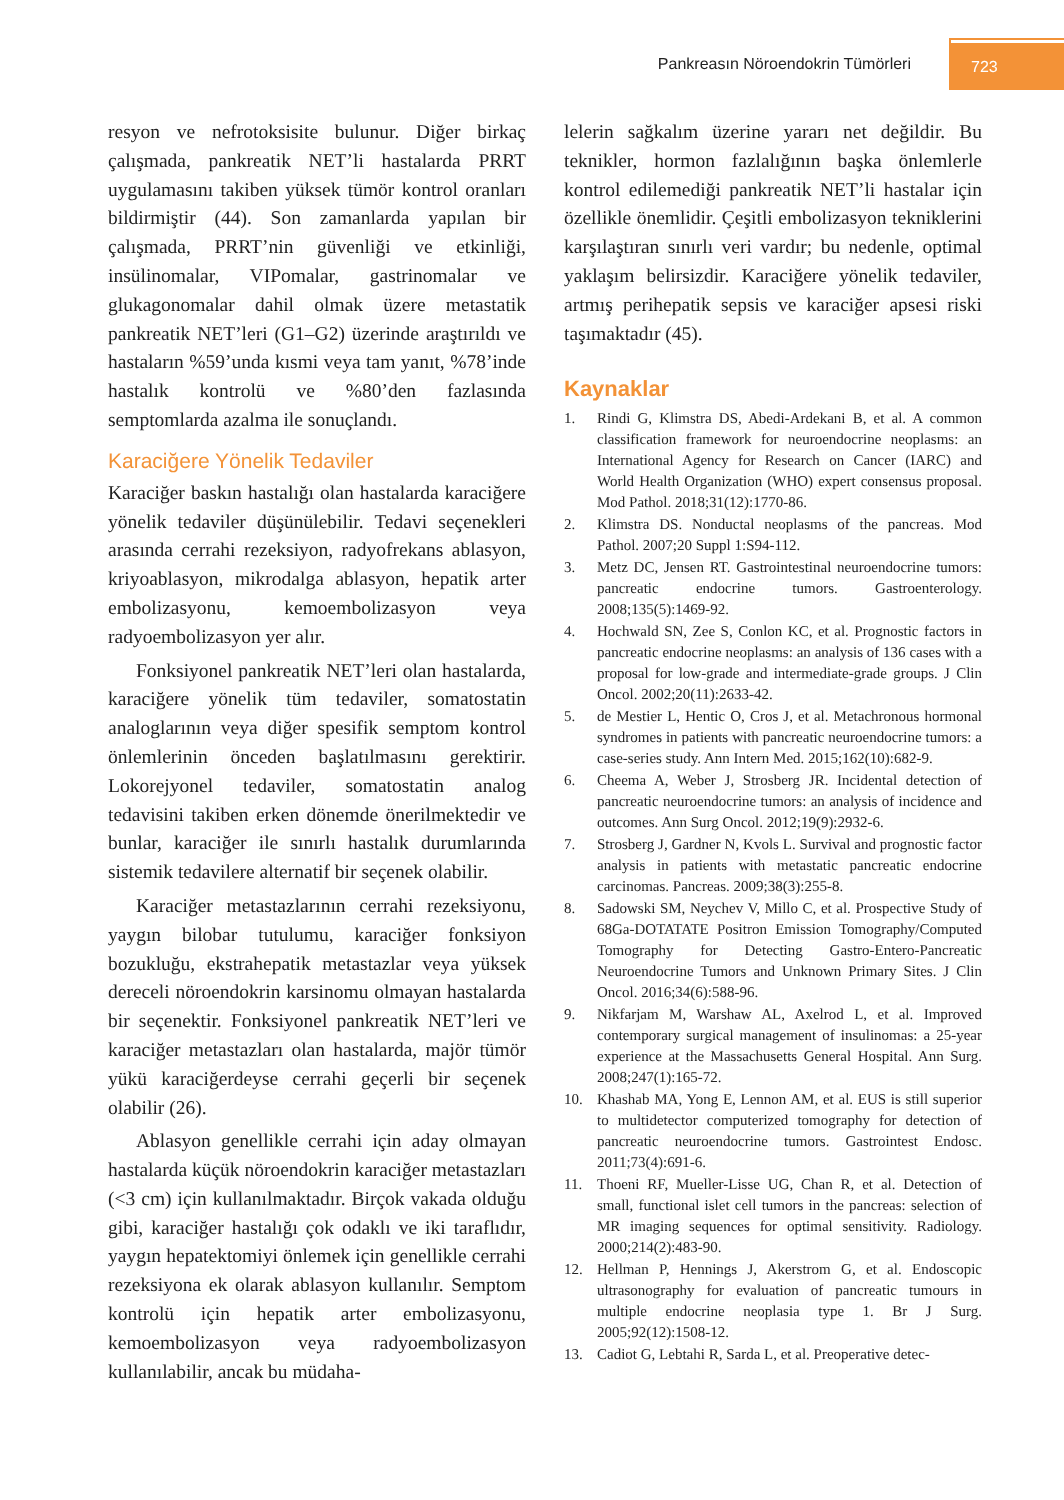Pankreasın Nöroendokrin Tümörleri 723
resyon ve nefrotoksisite bulunur. Diğer birkaç çalışmada, pankreatik NET’li hastalarda PRRT uygulamasını takiben yüksek tümör kontrol oranları bildirmiştir (44). Son zamanlarda yapılan bir çalışmada, PRRT’nin güvenliği ve etkinliği, insülinomalar, VIPomalar, gastrinomalar ve glukagonomalar dahil olmak üzere metastatik pankreatik NET’leri (G1–G2) üzerinde araştırıldı ve hastaların %59’unda kısmi veya tam yanıt, %78’inde hastalık kontrolü ve %80’den fazlasında semptomlarda azalma ile sonuçlandı.
Karaciğere Yönelik Tedaviler
Karaciğer baskın hastalığı olan hastalarda karaciğere yönelik tedaviler düşünülebilir. Tedavi seçenekleri arasında cerrahi rezeksiyon, radyofrekans ablasyon, kriyoablasyon, mikrodalga ablasyon, hepatik arter embolizasyonu, kemoembolizasyon veya radyoembolizasyon yer alır.
Fonksiyonel pankreatik NET’leri olan hastalarda, karaciğere yönelik tüm tedaviler, somatostatin analoglarının veya diğer spesifik semptom kontrol önlemlerinin önceden başlatılmasını gerektirir. Lokorejyonel tedaviler, somatostatin analog tedavisini takiben erken dönemde önerilmektedir ve bunlar, karaciğer ile sınırlı hastalık durumlarında sistemik tedavilere alternatif bir seçenek olabilir.
Karaciğer metastazlarının cerrahi rezeksiyonu, yaygın bilobar tutulumu, karaciğer fonksiyon bozukluğu, ekstrahepatik metastazlar veya yüksek dereceli nöroendokrin karsinomu olmayan hastalarda bir seçenektir. Fonksiyonel pankreatik NET’leri ve karaciğer metastazları olan hastalarda, majör tümör yükü karaciğerdeyse cerrahi geçerli bir seçenek olabilir (26).
Ablasyon genellikle cerrahi için aday olmayan hastalarda küçük nöroendokrin karaciğer metastazları (<3 cm) için kullanılmaktadır. Birçok vakada olduğu gibi, karaciğer hastalığı çok odaklı ve iki taraflıdır, yaygın hepatektomiyi önlemek için genellikle cerrahi rezeksiyona ek olarak ablasyon kullanılır. Semptom kontrolü için hepatik arter embolizasyonu, kemoembolizasyon veya radyoembolizasyon kullanılabilir, ancak bu müdaha-
lelerin sağkalım üzerine yararı net değildir. Bu teknikler, hormon fazlalığının başka önlemlerle kontrol edilemediği pankreatik NET’li hastalar için özellikle önemlidir. Çeşitli embolizasyon tekniklerini karşılaştıran sınırlı veri vardır; bu nedenle, optimal yaklaşım belirsizdir. Karaciğere yönelik tedaviler, artmış perihepatik sepsis ve karaciğer apsesi riski taşımaktadır (45).
Kaynaklar
1. Rindi G, Klimstra DS, Abedi-Ardekani B, et al. A common classification framework for neuroendocrine neoplasms: an International Agency for Research on Cancer (IARC) and World Health Organization (WHO) expert consensus proposal. Mod Pathol. 2018;31(12):1770-86.
2. Klimstra DS. Nonductal neoplasms of the pancreas. Mod Pathol. 2007;20 Suppl 1:S94-112.
3. Metz DC, Jensen RT. Gastrointestinal neuroendocrine tumors: pancreatic endocrine tumors. Gastroenterology. 2008;135(5):1469-92.
4. Hochwald SN, Zee S, Conlon KC, et al. Prognostic factors in pancreatic endocrine neoplasms: an analysis of 136 cases with a proposal for low-grade and intermediate-grade groups. J Clin Oncol. 2002;20(11):2633-42.
5. de Mestier L, Hentic O, Cros J, et al. Metachronous hormonal syndromes in patients with pancreatic neuroendocrine tumors: a case-series study. Ann Intern Med. 2015;162(10):682-9.
6. Cheema A, Weber J, Strosberg JR. Incidental detection of pancreatic neuroendocrine tumors: an analysis of incidence and outcomes. Ann Surg Oncol. 2012;19(9):2932-6.
7. Strosberg J, Gardner N, Kvols L. Survival and prognostic factor analysis in patients with metastatic pancreatic endocrine carcinomas. Pancreas. 2009;38(3):255-8.
8. Sadowski SM, Neychev V, Millo C, et al. Prospective Study of 68Ga-DOTATATE Positron Emission Tomography/Computed Tomography for Detecting Gastro-Entero-Pancreatic Neuroendocrine Tumors and Unknown Primary Sites. J Clin Oncol. 2016;34(6):588-96.
9. Nikfarjam M, Warshaw AL, Axelrod L, et al. Improved contemporary surgical management of insulinomas: a 25-year experience at the Massachusetts General Hospital. Ann Surg. 2008;247(1):165-72.
10. Khashab MA, Yong E, Lennon AM, et al. EUS is still superior to multidetector computerized tomography for detection of pancreatic neuroendocrine tumors. Gastrointest Endosc. 2011;73(4):691-6.
11. Thoeni RF, Mueller-Lisse UG, Chan R, et al. Detection of small, functional islet cell tumors in the pancreas: selection of MR imaging sequences for optimal sensitivity. Radiology. 2000;214(2):483-90.
12. Hellman P, Hennings J, Akerstrom G, et al. Endoscopic ultrasonography for evaluation of pancreatic tumours in multiple endocrine neoplasia type 1. Br J Surg. 2005;92(12):1508-12.
13. Cadiot G, Lebtahi R, Sarda L, et al. Preoperative detec-